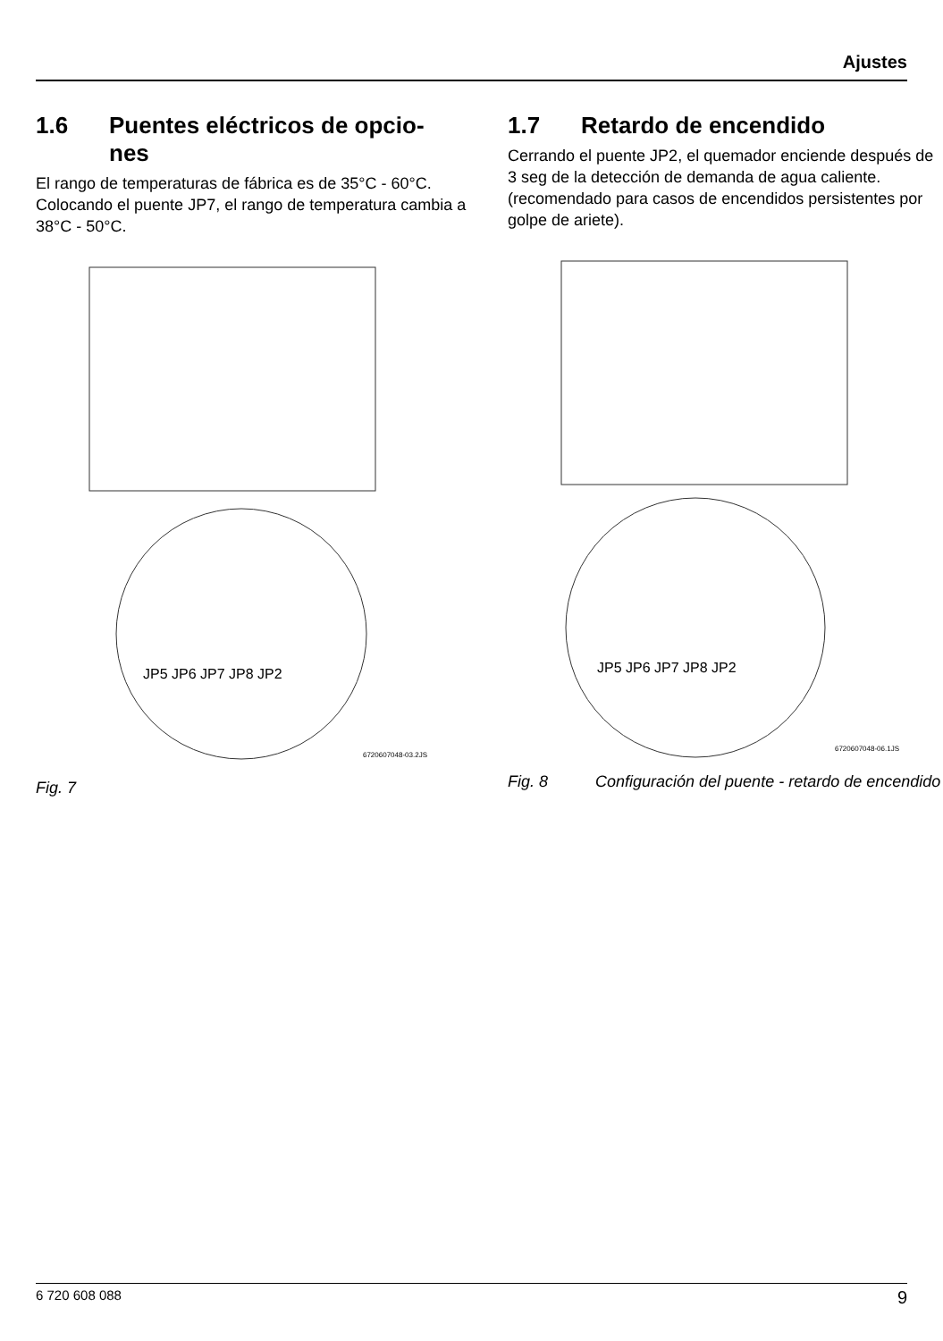Ajustes
1.6 Puentes eléctricos de opcio-
nes
El rango de temperaturas de fábrica es de 35°C - 60°C. Colocando el puente JP7, el rango de temperatura cambia a 38°C - 50°C.
JP5 JP6 JP7 JP8 JP2
6720607048-03.2JS
Fig. 7
1.7 Retardo de encendido
Cerrando el puente JP2, el quemador enciende después de 3 seg de la detección de demanda de agua caliente. (recomendado para casos de encendidos persistentes por golpe de ariete).
JP5 JP6 JP7 JP8 JP2
6720607048-06.1JS
Fig. 8 Configuración del puente - retardo de encendido
6 720 608 088 9